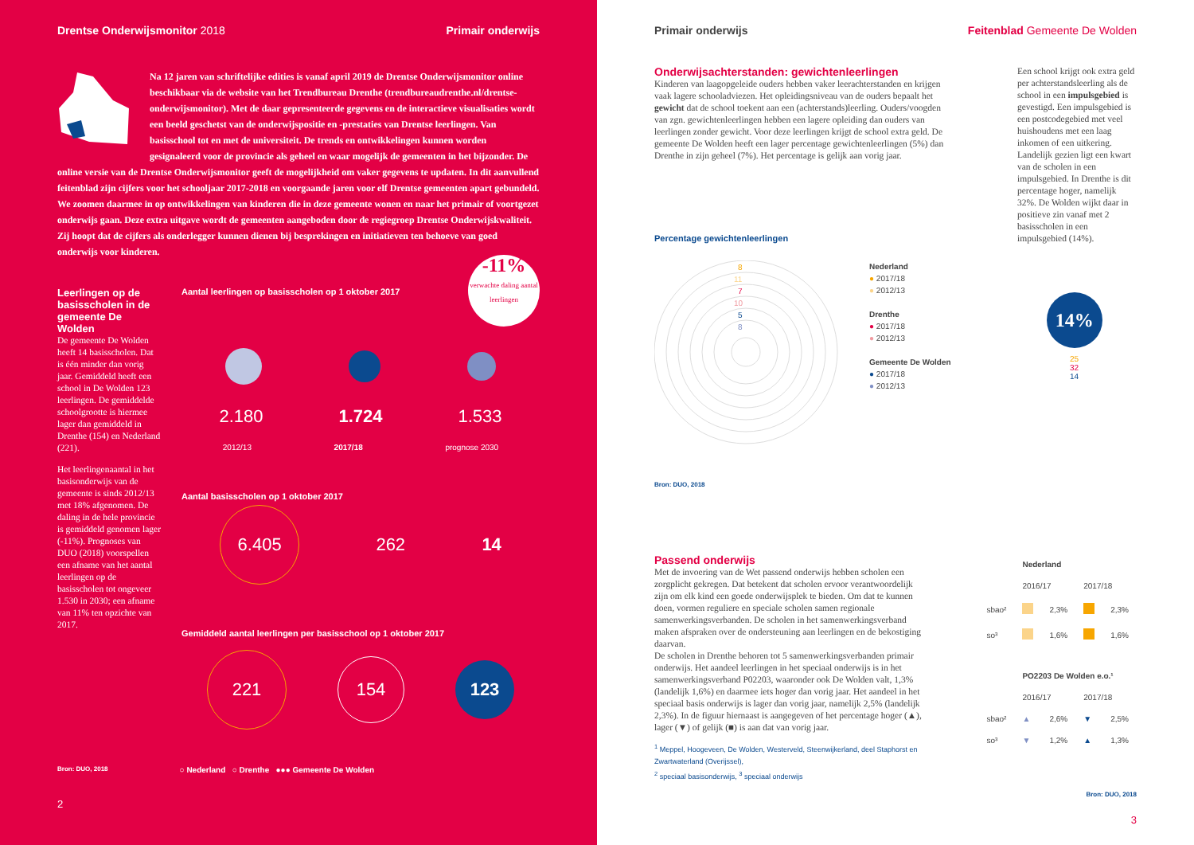Drentse Onderwijsmonitor 2018 Primair onderwijs
Na 12 jaren van schriftelijke edities is vanaf april 2019 de Drentse Onderwijsmonitor online beschikbaar via de website van het Trendbureau Drenthe (trendbureaudrenthe.nl/drentse-onderwijsmonitor). Met de daar gepresenteerde gegevens en de interactieve visualisaties wordt een beeld geschetst van de onderwijspositie en -prestaties van Drentse leerlingen. Van basisschool tot en met de universiteit. De trends en ontwikkelingen kunnen worden gesignaleerd voor de provincie als geheel en waar mogelijk de gemeenten in het bijzonder. De online versie van de Drentse Onderwijsmonitor geeft de mogelijkheid om vaker gegevens te updaten. In dit aanvullend feitenblad zijn cijfers voor het schooljaar 2017-2018 en voorgaande jaren voor elf Drentse gemeenten apart gebundeld. We zoomen daarmee in op ontwikkelingen van kinderen die in deze gemeente wonen en naar het primair of voortgezet onderwijs gaan. Deze extra uitgave wordt de gemeenten aangeboden door de regiegroep Drentse Onderwijskwaliteit. Zij hoopt dat de cijfers als onderlegger kunnen dienen bij besprekingen en initiatieven ten behoeve van goed onderwijs voor kinderen.
Leerlingen op de basisscholen in de gemeente De Wolden
De gemeente De Wolden heeft 14 basisscholen. Dat is één minder dan vorig jaar. Gemiddeld heeft een school in De Wolden 123 leerlingen. De gemiddelde schoolgrootte is hiermee lager dan gemiddeld in Drenthe (154) en Nederland (221).
Het leerlingenaantal in het basisonderwijs van de gemeente is sinds 2012/13 met 18% afgenomen. De daling in de hele provincie is gemiddeld genomen lager (-11%). Prognoses van DUO (2018) voorspellen een afname van het aantal leerlingen op de basisscholen tot ongeveer 1.530 in 2030; een afname van 11% ten opzichte van 2017.
Aantal leerlingen op basisscholen op 1 oktober 2017
-11%
verwachte daling aantal leerlingen
2.180 1.724 1.533
2012/13 2017/18 prognose 2030
Aantal basisscholen op 1 oktober 2017
6.405 262 14
Gemiddeld aantal leerlingen per basisschool op 1 oktober 2017
221 154 123
Bron: DUO, 2018 ○ Nederland ○ Drenthe ●●● Gemeente De Wolden
2
Primair onderwijs Feitenblad Gemeente De Wolden
Onderwijsachterstanden: gewichtenleerlingen
Kinderen van laagopgeleide ouders hebben vaker leerachterstanden en krijgen vaak lagere schooladviezen. Het opleidingsniveau van de ouders bepaalt het gewicht dat de school toekent aan een (achterstands)leerling. Ouders/voogden van zgn. gewichtenleerlingen hebben een lagere opleiding dan ouders van leerlingen zonder gewicht. Voor deze leerlingen krijgt de school extra geld. De gemeente De Wolden heeft een lager percentage gewichtenleerlingen (5%) dan Drenthe in zijn geheel (7%). Het percentage is gelijk aan vorig jaar.
Percentage gewichtenleerlingen
Een school krijgt ook extra geld per achterstandsleerling als de school in een impulsgebied is gevestigd. Een impulsgebied is een postcodegebied met veel huishoudens met een laag inkomen of een uitkering. Landelijk gezien ligt een kwart van de scholen in een impulsgebied. In Drenthe is dit percentage hoger, namelijk 32%. De Wolden wijkt daar in positieve zin vanaf met 2 basisscholen in een impulsgebied (14%).
8
11
7
10
5
8
Nederland
● 2017/18
● 2012/13
Drenthe
● 2017/18
● 2012/13
Gemeente De Wolden
● 2017/18
● 2012/13
14%
25
32
14
Bron: DUO, 2018
Passend onderwijs
Met de invoering van de Wet passend onderwijs hebben scholen een zorgplicht gekregen. Dat betekent dat scholen ervoor verantwoordelijk zijn om elk kind een goede onderwijsplek te bieden. Om dat te kunnen doen, vormen reguliere en speciale scholen samen regionale samenwerkingsverbanden. De scholen in het samenwerkingsverband maken afspraken over de ondersteuning aan leerlingen en de bekostiging daarvan.
De scholen in Drenthe behoren tot 5 samenwerkingsverbanden primair onderwijs. Het aandeel leerlingen in het speciaal onderwijs is in het samenwerkingsverband P02203, waaronder ook De Wolden valt, 1,3% (landelijk 1,6%) en daarmee iets hoger dan vorig jaar. Het aandeel in het speciaal basis onderwijs is lager dan vorig jaar, namelijk 2,5% (landelijk 2,3%). In de figuur hiernaast is aangegeven of het percentage hoger (▲), lager (▼) of gelijk (■) is aan dat van vorig jaar.
<sup>1</sup> Meppel, Hoogeveen, De Wolden, Westerveld, Steenwijkerland, deel Staphorst en Zwartwaterland (Overijssel),
<sup>2</sup> speciaal basisonderwijs, <sup>3</sup> speciaal onderwijs
| | Nederland | | | |
| --- | --- | --- | --- | --- |
| | 2016/17 | | 2017/18 | |
| sbao² | | 2,3% | | 2,3% |
| so³ | | 1,6% | | 1,6% |
| | PO2203 De Wolden e.o.¹ | | | |
| | 2016/17 | | 2017/18 | |
| sbao² | ▲ | 2,6% | ▼ | 2,5% |
| so³ | ▼ | 1,2% | ▲ | 1,3% |
Bron: DUO, 2018
3